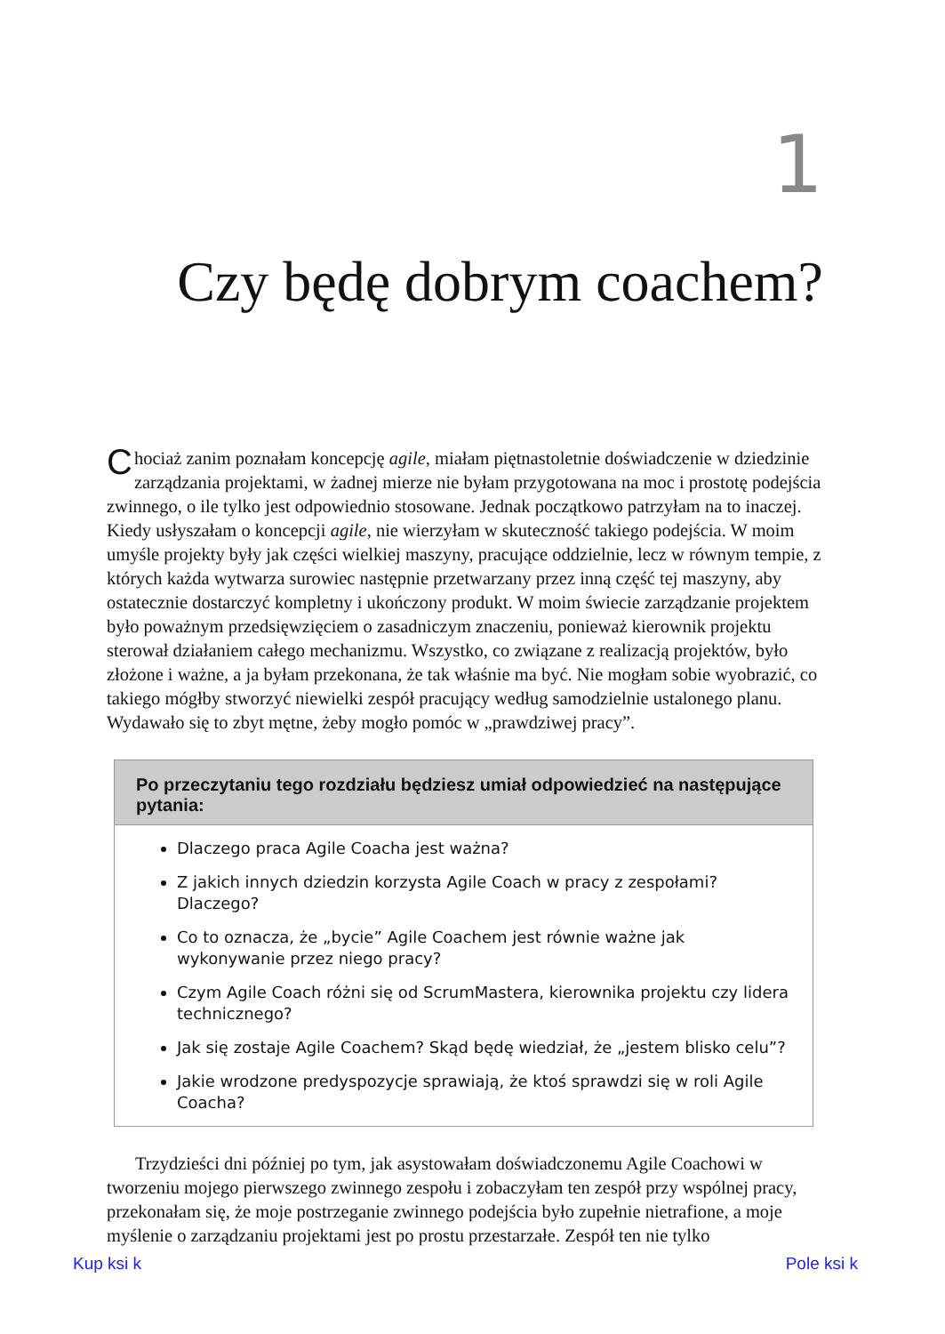1
Czy będę dobrym coachem?
Chociaż zanim poznałam koncepcję agile, miałam piętnastoletnie doświadczenie w dziedzinie zarządzania projektami, w żadnej mierze nie byłam przygotowana na moc i prostotę podejścia zwinnego, o ile tylko jest odpowiednio stosowane. Jednak początkowo patrzyłam na to inaczej. Kiedy usłyszałam o koncepcji agile, nie wierzyłam w skuteczność takiego podejścia. W moim umyśle projekty były jak części wielkiej maszyny, pracujące oddzielnie, lecz w równym tempie, z których każda wytwarza surowiec następnie przetwarzany przez inną część tej maszyny, aby ostatecznie dostarczyć kompletny i ukończony produkt. W moim świecie zarządzanie projektem było poważnym przedsięwzięciem o zasadniczym znaczeniu, ponieważ kierownik projektu sterował działaniem całego mechanizmu. Wszystko, co związane z realizacją projektów, było złożone i ważne, a ja byłam przekonana, że tak właśnie ma być. Nie mogłam sobie wyobrazić, co takiego mógłby stworzyć niewielki zespół pracujący według samodzielnie ustalonego planu. Wydawało się to zbyt mętne, żeby mogło pomóc w „prawdziwej pracy”.
Po przeczytaniu tego rozdziału będziesz umiał odpowiedzieć na następujące pytania:
Dlaczego praca Agile Coacha jest ważna?
Z jakich innych dziedzin korzysta Agile Coach w pracy z zespołami? Dlaczego?
Co to oznacza, że „bycie” Agile Coachem jest równie ważne jak wykonywanie przez niego pracy?
Czym Agile Coach różni się od ScrumMastera, kierownika projektu czy lidera technicznego?
Jak się zostaje Agile Coachem? Skąd będę wiedział, że „jestem blisko celu”?
Jakie wrodzone predyspozycje sprawiają, że ktoś sprawdzi się w roli Agile Coacha?
Trzydzieści dni później po tym, jak asystowałam doświadczonemu Agile Coachowi w tworzeniu mojego pierwszego zwinnego zespołu i zobaczyłam ten zespół przy wspólnej pracy, przekonałam się, że moje postrzeganie zwinnego podejścia było zupełnie nietrafione, a moje myślenie o zarządzaniu projektami jest po prostu przestarzałe. Zespół ten nie tylko
Kup ksi k Pole ksi k